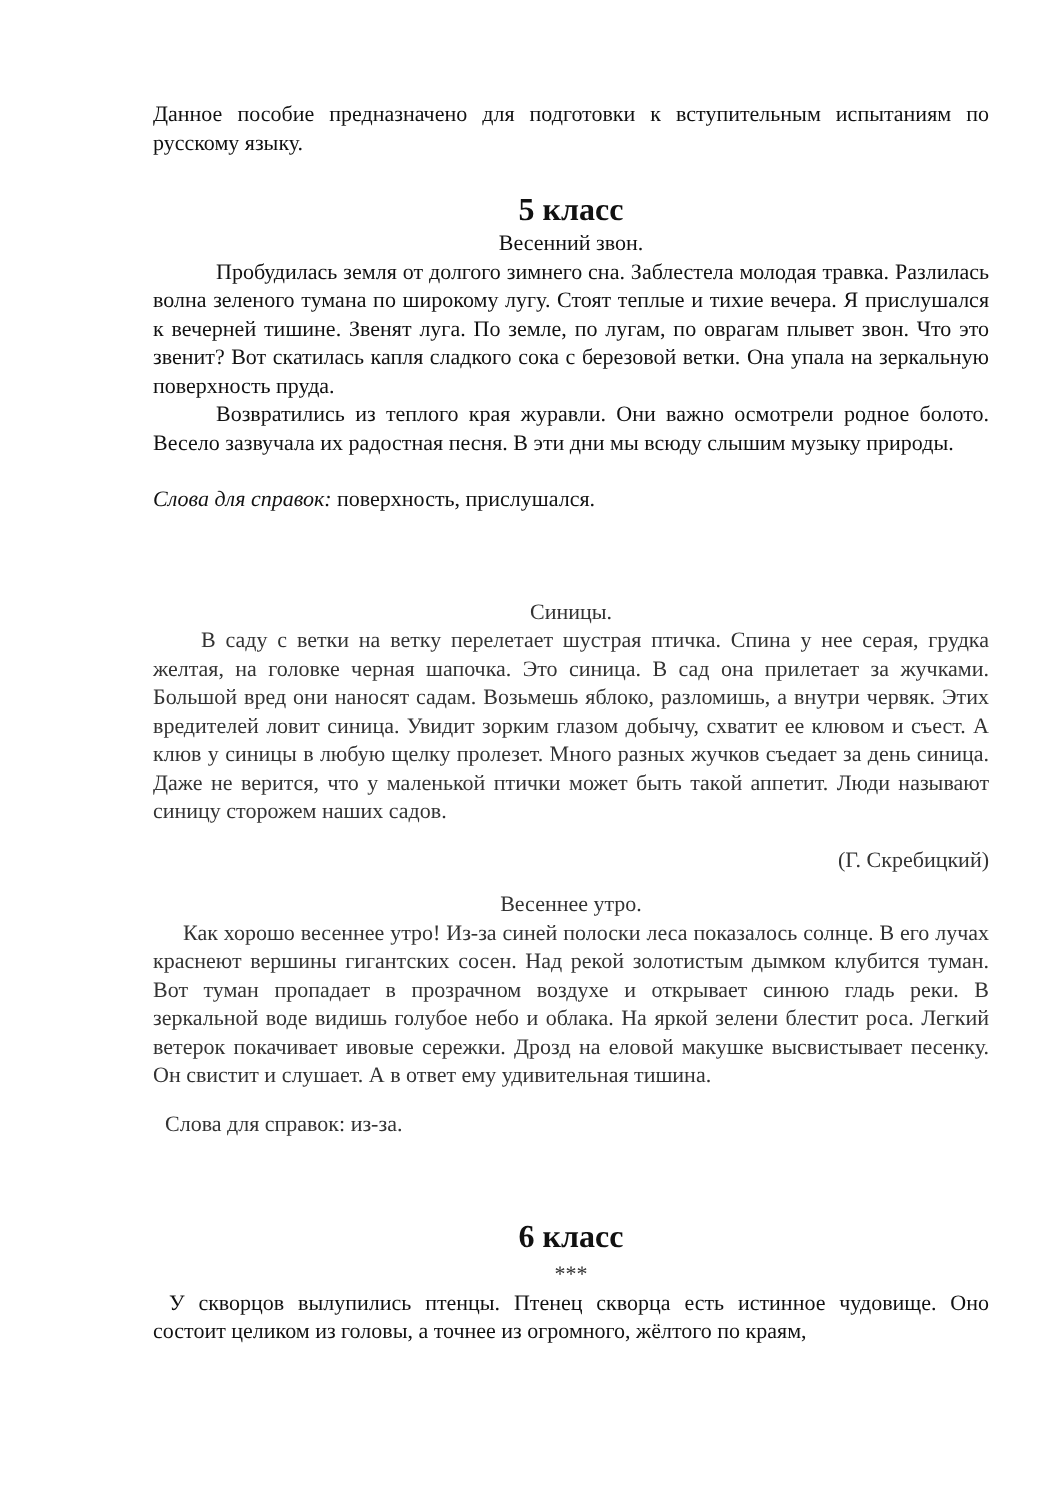Данное пособие предназначено для подготовки к вступительным испытаниям по русскому языку.
5 класс
Весенний звон.
Пробудилась земля от долгого зимнего сна. Заблестела молодая травка. Разлилась волна зеленого тумана по широкому лугу. Стоят теплые и тихие вечера. Я прислушался к вечерней тишине. Звенят луга. По земле, по лугам, по оврагам плывет звон. Что это звенит? Вот скатилась капля сладкого сока с березовой ветки. Она упала на зеркальную поверхность пруда.
Возвратились из теплого края журавли. Они важно осмотрели родное болото. Весело зазвучала их радостная песня. В эти дни мы всюду слышим музыку природы.
Слова для справок: поверхность, прислушался.
Синицы.
В саду с ветки на ветку перелетает шустрая птичка. Спина у нее серая, грудка желтая, на головке черная шапочка. Это синица. В сад она прилетает за жучками. Большой вред они наносят садам. Возьмешь яблоко, разломишь, а внутри червяк. Этих вредителей ловит синица. Увидит зорким глазом добычу, схватит ее клювом и съест. А клюв у синицы в любую щелку пролезет. Много разных жучков съедает за день синица. Даже не верится, что у маленькой птички может быть такой аппетит. Люди называют синицу сторожем наших садов.
(Г. Скребицкий)
Весеннее утро.
Как хорошо весеннее утро! Из-за синей полоски леса показалось солнце. В его лучах краснеют вершины гигантских сосен. Над рекой золотистым дымком клубится туман. Вот туман пропадает в прозрачном воздухе и открывает синюю гладь реки. В зеркальной воде видишь голубое небо и облака. На яркой зелени блестит роса. Легкий ветерок покачивает ивовые сережки. Дрозд на еловой макушке высвистывает песенку. Он свистит и слушает. А в ответ ему удивительная тишина.
Слова для справок: из-за.
6 класс
***
У скворцов вылупились птенцы. Птенец скворца есть истинное чудовище. Оно состоит целиком из головы, а точнее из огромного, жёлтого по краям,